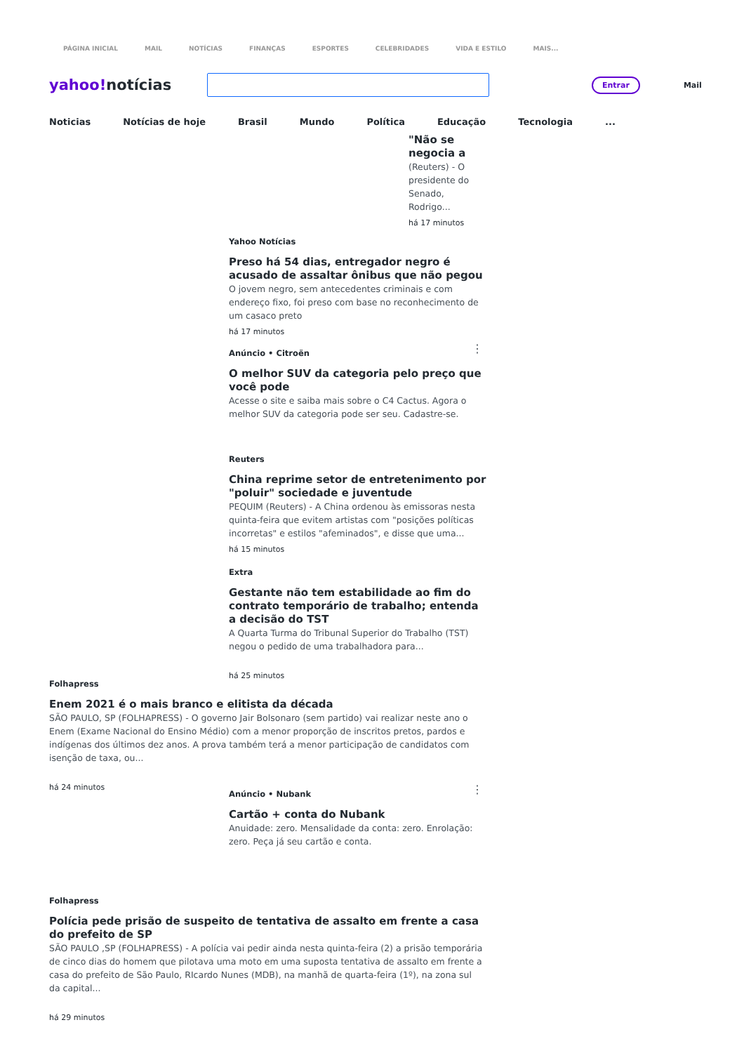PÁGINA INICIAL MAIL NOTÍCIAS FINANÇAS ESPORTES CELEBRIDADES VIDA E ESTILO MAIS...
yahoo!notícias
Entrar
Mail
Noticias Notícias de hoje Brasil Mundo Política Educação Tecnologia...
"Não se negocia a
(Reuters) - O presidente do Senado, Rodrigo...
há 17 minutos
Yahoo Notícias
Preso há 54 dias, entregador negro é acusado de assaltar ônibus que não pegou
O jovem negro, sem antecedentes criminais e com endereço fixo, foi preso com base no reconhecimento de um casaco preto
há 17 minutos
⋮
Anúncio • Citroën
O melhor SUV da categoria pelo preço que você pode
Acesse o site e saiba mais sobre o C4 Cactus. Agora o melhor SUV da categoria pode ser seu. Cadastre-se.
Reuters
China reprime setor de entretenimento por "poluir" sociedade e juventude
PEQUIM (Reuters) - A China ordenou às emissoras nesta quinta-feira que evitem artistas com "posições políticas incorretas" e estilos "afeminados", e disse que uma...
há 15 minutos
Extra
Gestante não tem estabilidade ao fim do contrato temporário de trabalho; entenda a decisão do TST
A Quarta Turma do Tribunal Superior do Trabalho (TST) negou o pedido de uma trabalhadora para...
há 25 minutos
Folhapress
Enem 2021 é o mais branco e elitista da década
SÃO PAULO, SP (FOLHAPRESS) - O governo Jair Bolsonaro (sem partido) vai realizar neste ano o Enem (Exame Nacional do Ensino Médio) com a menor proporção de inscritos pretos, pardos e indígenas dos últimos dez anos. A prova também terá a menor participação de candidatos com isenção de taxa, ou...
há 24 minutos
⋮
Anúncio • Nubank
Cartão + conta do Nubank
Anuidade: zero. Mensalidade da conta: zero. Enrolação: zero. Peça já seu cartão e conta.
Folhapress
Polícia pede prisão de suspeito de tentativa de assalto em frente a casa do prefeito de SP
SÃO PAULO ,SP (FOLHAPRESS) - A polícia vai pedir ainda nesta quinta-feira (2) a prisão temporária de cinco dias do homem que pilotava uma moto em uma suposta tentativa de assalto em frente a casa do prefeito de São Paulo, RIcardo Nunes (MDB), na manhã de quarta-feira (1º), na zona sul da capital...
há 29 minutos